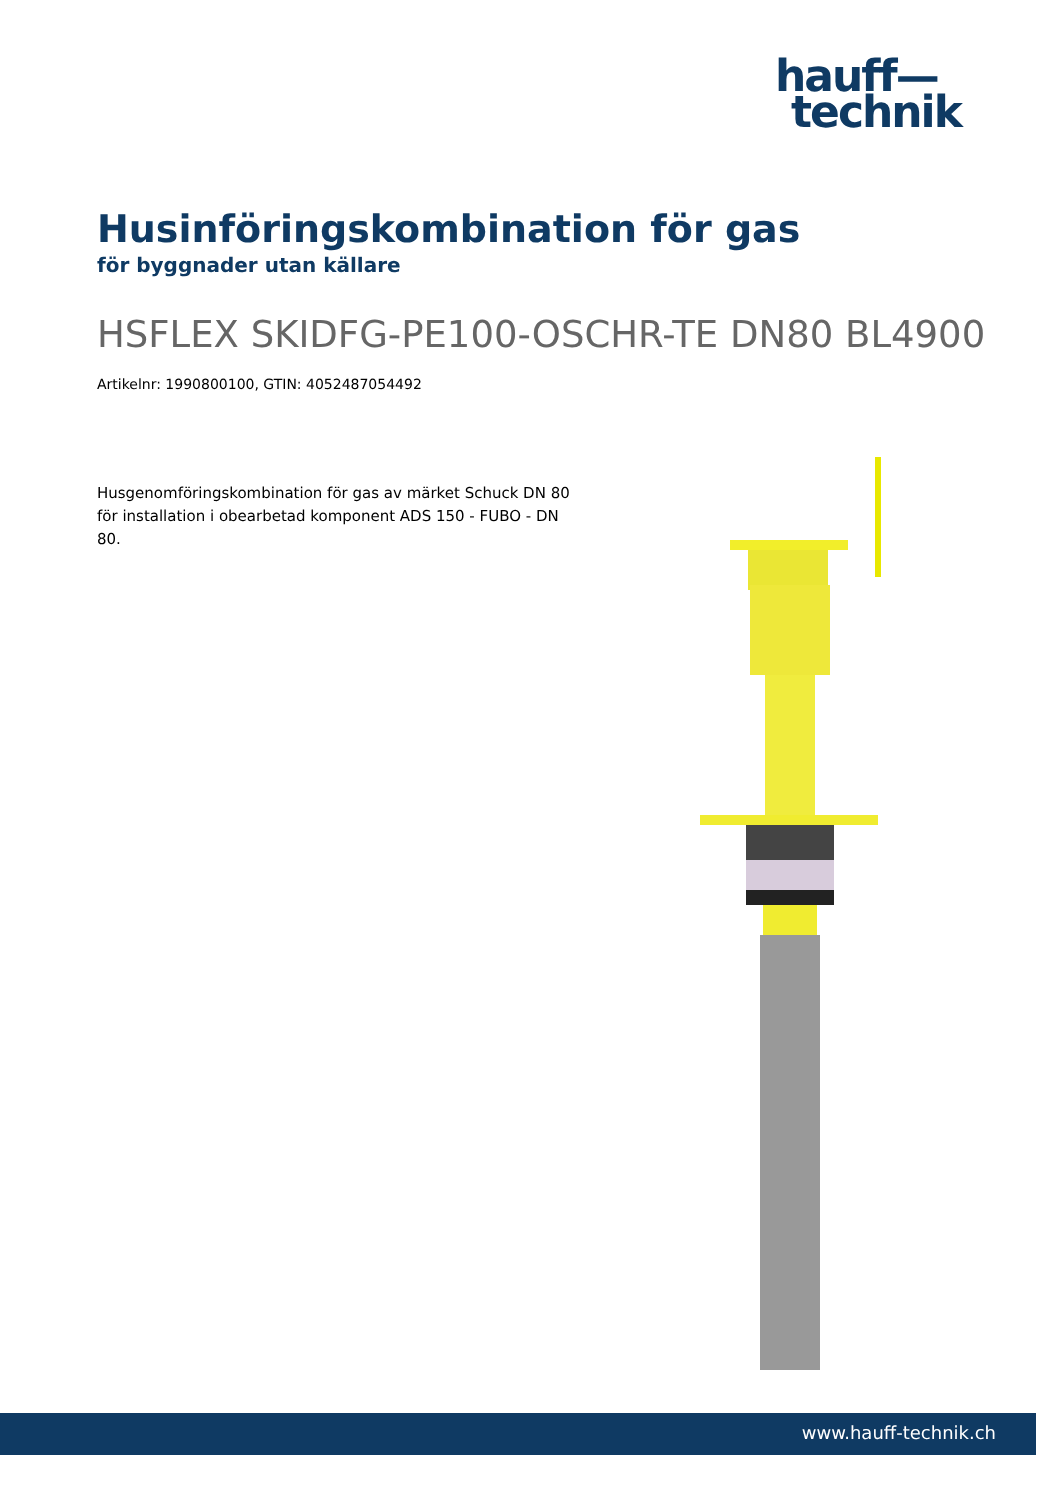hauff—
technik
Husinföringskombination för gas
för byggnader utan källare
HSFLEX SKIDFG-PE100-OSCHR-TE DN80 BL4900
Artikelnr: 1990800100, GTIN: 4052487054492
Husgenomföringskombination för gas av märket Schuck DN 80 för installation i obearbetad komponent ADS 150 - FUBO - DN 80.
www.hauff-technik.ch